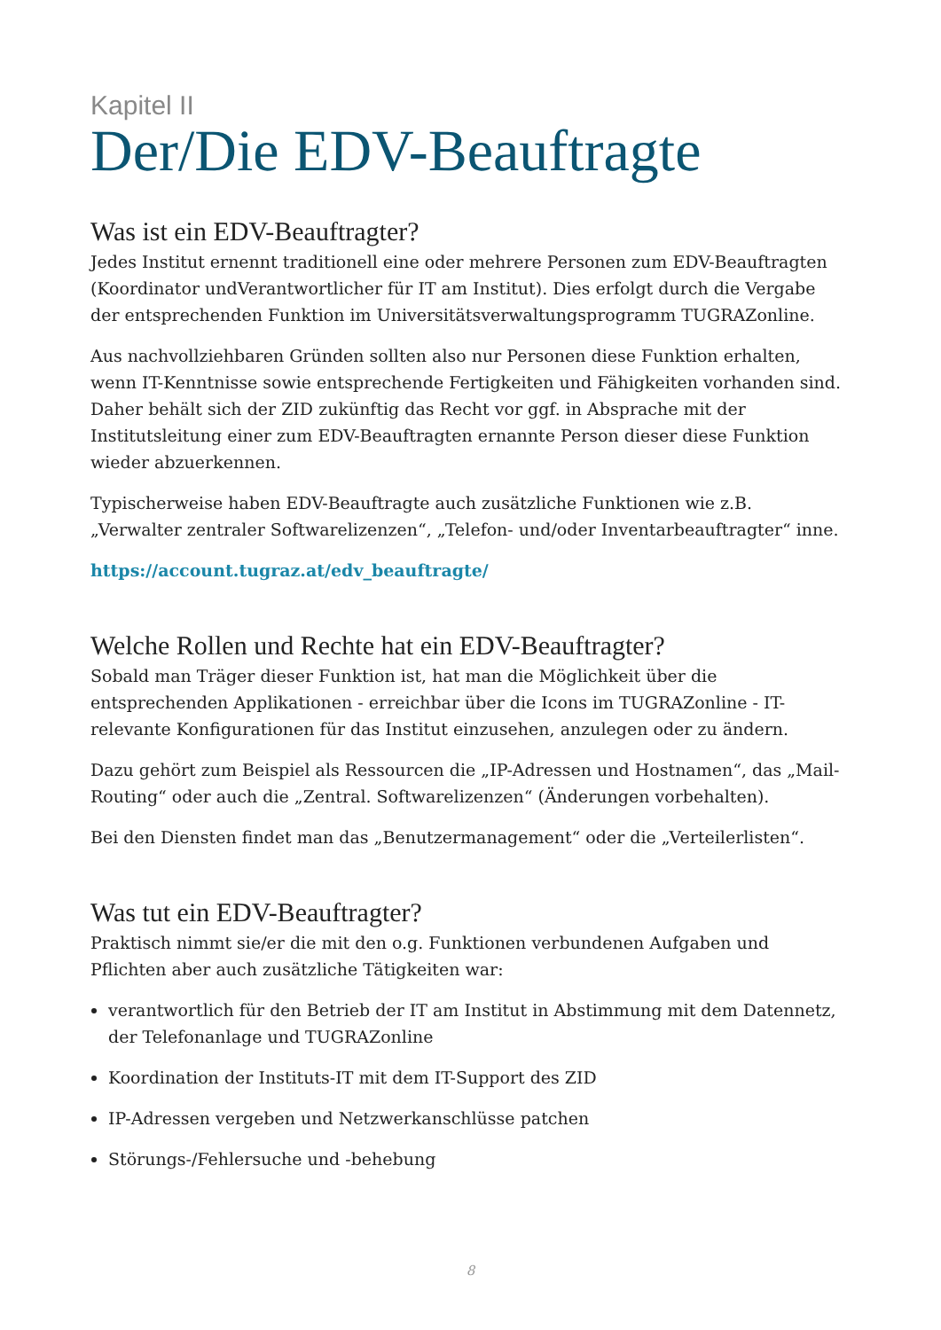Kapitel II
Der/Die EDV-Beauftragte
Was ist ein EDV-Beauftragter?
Jedes Institut ernennt traditionell eine oder mehrere Personen zum EDV-Beauftragten (Koordinator undVerantwortlicher für IT am Institut). Dies erfolgt durch die Vergabe der entsprechenden Funktion im Universitätsverwaltungsprogramm TUGRAZonline.
Aus nachvollziehbaren Gründen sollten also nur Personen diese Funktion erhalten, wenn IT-Kenntnisse sowie entsprechende Fertigkeiten und Fähigkeiten vorhanden sind. Daher behält sich der ZID zukünftig das Recht vor ggf. in Absprache mit der Institutsleitung einer zum EDV-Beauftragten ernannte Person dieser diese Funktion wieder abzuerkennen.
Typischerweise haben EDV-Beauftragte auch zusätzliche Funktionen wie z.B. „Verwalter zentraler Softwarelizenzen“, „Telefon- und/oder Inventarbeauftragter“ inne.
https://account.tugraz.at/edv_beauftragte/
Welche Rollen und Rechte hat ein EDV-Beauftragter?
Sobald man Träger dieser Funktion ist, hat man die Möglichkeit über die entsprechenden Applikationen - erreichbar über die Icons im TUGRAZonline - IT-relevante Konfigurationen für das Institut einzusehen, anzulegen oder zu ändern.
Dazu gehört zum Beispiel als Ressourcen die „IP-Adressen und Hostnamen“, das „Mail-Routing“ oder auch die „Zentral. Softwarelizenzen“ (Änderungen vorbehalten).
Bei den Diensten findet man das „Benutzermanagement“ oder die „Verteilerlisten“.
Was tut ein EDV-Beauftragter?
Praktisch nimmt sie/er die mit den o.g. Funktionen verbundenen Aufgaben und Pflichten aber auch zusätzliche Tätigkeiten war:
verantwortlich für den Betrieb der IT am Institut in Abstimmung mit dem Datennetz, der Telefonanlage und TUGRAZonline
Koordination der Instituts-IT mit dem IT-Support des ZID
IP-Adressen vergeben und Netzwerkanschlüsse patchen
Störungs-/Fehlersuche und -behebung
8